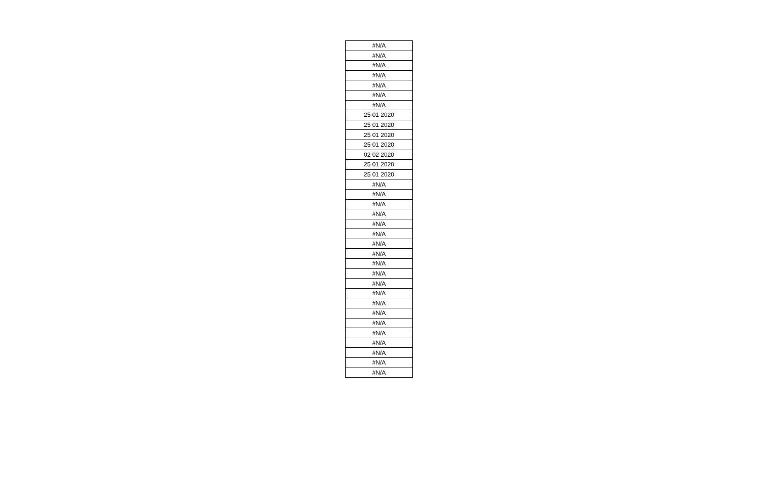| #N/A |
| #N/A |
| #N/A |
| #N/A |
| #N/A |
| #N/A |
| #N/A |
| 25 01 2020 |
| 25 01 2020 |
| 25 01 2020 |
| 25 01 2020 |
| 02 02 2020 |
| 25 01 2020 |
| 25 01 2020 |
| #N/A |
| #N/A |
| #N/A |
| #N/A |
| #N/A |
| #N/A |
| #N/A |
| #N/A |
| #N/A |
| #N/A |
| #N/A |
| #N/A |
| #N/A |
| #N/A |
| #N/A |
| #N/A |
| #N/A |
| #N/A |
| #N/A |
| #N/A |